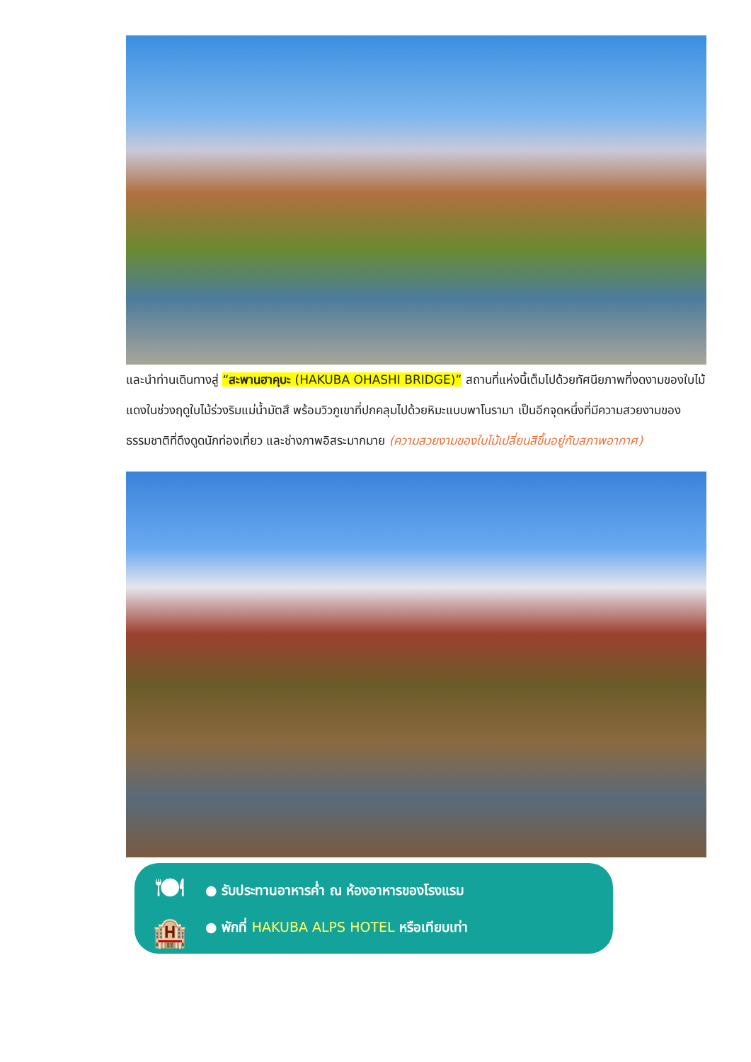และนำท่านเดินทางสู่ “สะพานฮาคุบะ (HAKUBA OHASHI BRIDGE)” สถานที่แห่งนี้เต็มไปด้วยทัศนียภาพที่งดงามของใบไม้แดงในช่วงฤดูใบไม้ร่วงริมแม่น้ำมัตสึ พร้อมวิวภูเขาที่ปกคลุมไปด้วยหิมะแบบพาโนรามา เป็นอีกจุดหนึ่งที่มีความสวยงามของธรรมชาติที่ดึงดูดนักท่องเที่ยว และช่างภาพอิสระมากมาย (ความสวยงามของใบไม้เปลี่ยนสีขึ้นอยู่กับสภาพอากาศ)
🍽
🏨
● รับประทานอาหารค่ำ ณ ห้องอาหารของโรงแรม
● พักที่ HAKUBA ALPS HOTEL หรือเทียบเท่า